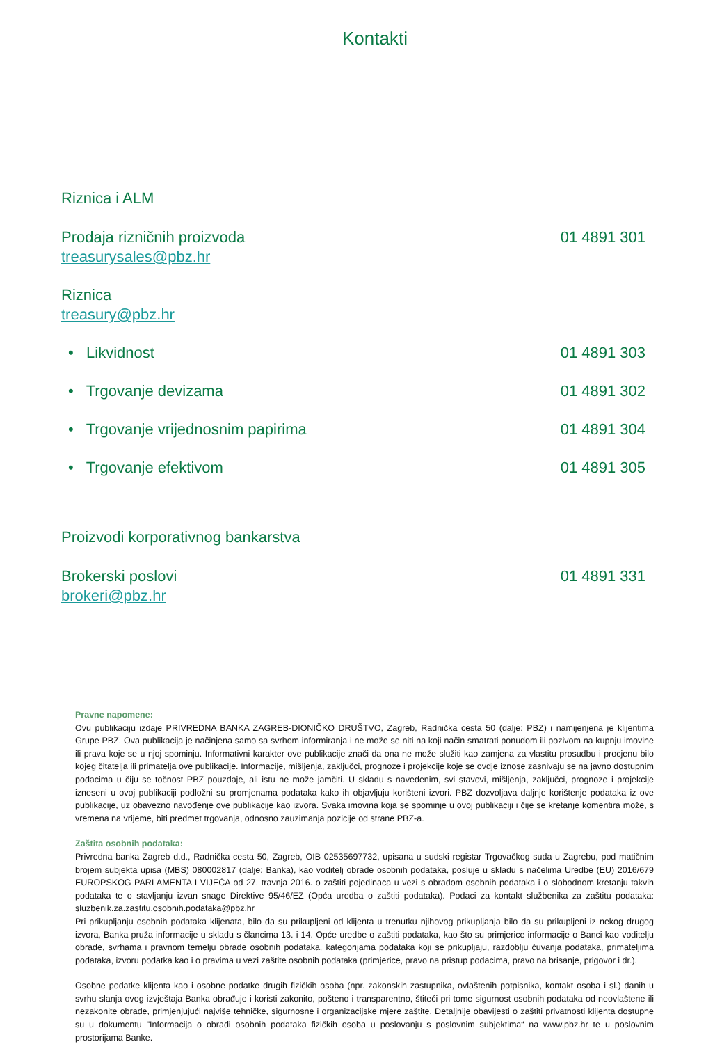Kontakti
Riznica i ALM
Prodaja rizničnih proizvoda 01 4891 301
treasurysales@pbz.hr
Riznica
treasury@pbz.hr
• Likvidnost 01 4891 303
• Trgovanje devizama 01 4891 302
• Trgovanje vrijednosnim papirima 01 4891 304
• Trgovanje efektivom 01 4891 305
Proizvodi korporativnog bankarstva
Brokerski poslovi 01 4891 331
brokeri@pbz.hr
Pravne napomene:
Ovu publikaciju izdaje PRIVREDNA BANKA ZAGREB-DIONIČKO DRUŠTVO, Zagreb, Radnička cesta 50 (dalje: PBZ) i namijenjena je klijentima Grupe PBZ. Ova publikacija je načinjena samo sa svrhom informiranja i ne može se niti na koji način smatrati ponudom ili pozivom na kupnju imovine ili prava koje se u njoj spominju. Informativni karakter ove publikacije znači da ona ne može služiti kao zamjena za vlastitu prosudbu i procjenu bilo kojeg čitatelja ili primatelja ove publikacije. Informacije, mišljenja, zaključci, prognoze i projekcije koje se ovdje iznose zasnivaju se na javno dostupnim podacima u čiju se točnost PBZ pouzdaje, ali istu ne može jamčiti. U skladu s navedenim, svi stavovi, mišljenja, zaključci, prognoze i projekcije izneseni u ovoj publikaciji podložni su promjenama podataka kako ih objavljuju korišteni izvori. PBZ dozvoljava daljnje korištenje podataka iz ove publikacije, uz obavezno navođenje ove publikacije kao izvora. Svaka imovina koja se spominje u ovoj publikaciji i čije se kretanje komentira može, s vremena na vrijeme, biti predmet trgovanja, odnosno zauzimanja pozicije od strane PBZ-a.
Zaštita osobnih podataka:
Privredna banka Zagreb d.d., Radnička cesta 50, Zagreb, OIB 02535697732, upisana u sudski registar Trgovačkog suda u Zagrebu, pod matičnim brojem subjekta upisa (MBS) 080002817 (dalje: Banka), kao voditelj obrade osobnih podataka, posluje u skladu s načelima Uredbe (EU) 2016/679 EUROPSKOG PARLAMENTA I VIJEĆA od 27. travnja 2016. o zaštiti pojedinaca u vezi s obradom osobnih podataka i o slobodnom kretanju takvih podataka te o stavljanju izvan snage Direktive 95/46/EZ (Opća uredba o zaštiti podataka). Podaci za kontakt službenika za zaštitu podataka: sluzbenik.za.zastitu.osobnih.podataka@pbz.hr
Pri prikupljanju osobnih podataka klijenata, bilo da su prikupljeni od klijenta u trenutku njihovog prikupljanja bilo da su prikupljeni iz nekog drugog izvora, Banka pruža informacije u skladu s člancima 13. i 14. Opće uredbe o zaštiti podataka, kao što su primjerice informacije o Banci kao voditelju obrade, svrhama i pravnom temelju obrade osobnih podataka, kategorijama podataka koji se prikupljaju, razdoblju čuvanja podataka, primateljima podataka, izvoru podatka kao i o pravima u vezi zaštite osobnih podataka (primjerice, pravo na pristup podacima, pravo na brisanje, prigovor i dr.).
Osobne podatke klijenta kao i osobne podatke drugih fizičkih osoba (npr. zakonskih zastupnika, ovlaštenih potpisnika, kontakt osoba i sl.) danih u svrhu slanja ovog izvještaja Banka obrađuje i koristi zakonito, pošteno i transparentno, štiteći pri tome sigurnost osobnih podataka od neovlaštene ili nezakonite obrade, primjenjujući najviše tehničke, sigurnosne i organizacijske mjere zaštite. Detaljnije obavijesti o zaštiti privatnosti klijenta dostupne su u dokumentu "Informacija o obradi osobnih podataka fizičkih osoba u poslovanju s poslovnim subjektima“ na www.pbz.hr te u poslovnim prostorijama Banke.